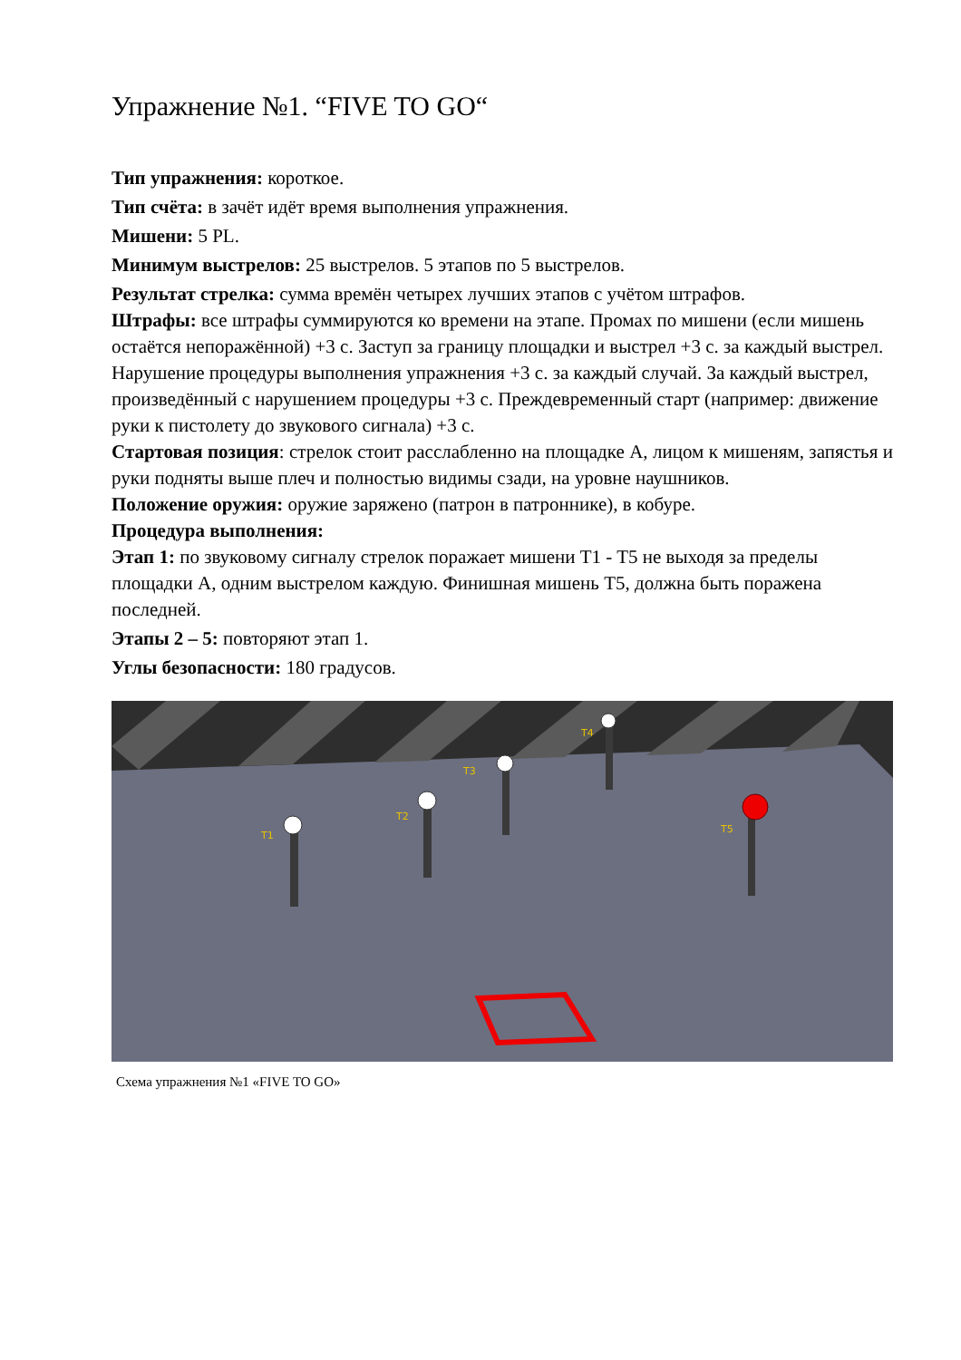Упражнение №1. “FIVE TO GO“
Тип упражнения: короткое.
Тип счёта: в зачёт идёт время выполнения упражнения.
Мишени: 5 PL.
Минимум выстрелов: 25 выстрелов. 5 этапов по 5 выстрелов.
Результат стрелка: сумма времён четырех лучших этапов с учётом штрафов.
Штрафы: все штрафы суммируются ко времени на этапе. Промах по мишени (если мишень остаётся непоражённой) +3 с. Заступ за границу площадки и выстрел +3 с. за каждый выстрел. Нарушение процедуры выполнения упражнения +3 с. за каждый случай. За каждый выстрел, произведённый с нарушением процедуры +3 с. Преждевременный старт (например: движение руки к пистолету до звукового сигнала) +3 с.
Стартовая позиция: стрелок стоит расслабленно на площадке A, лицом к мишеням, запястья и руки подняты выше плеч и полностью видимы сзади, на уровне наушников.
Положение оружия: оружие заряжено (патрон в патроннике), в кобуре.
Процедура выполнения:
Этап 1: по звуковому сигналу стрелок поражает мишени T1 - T5 не выходя за пределы площадки A, одним выстрелом каждую. Финишная мишень T5, должна быть поражена последней.
Этапы 2 – 5: повторяют этап 1.
Углы безопасности: 180 градусов.
T1
T2
T3
T4
T5
Схема упражнения №1 «FIVE TO GO»